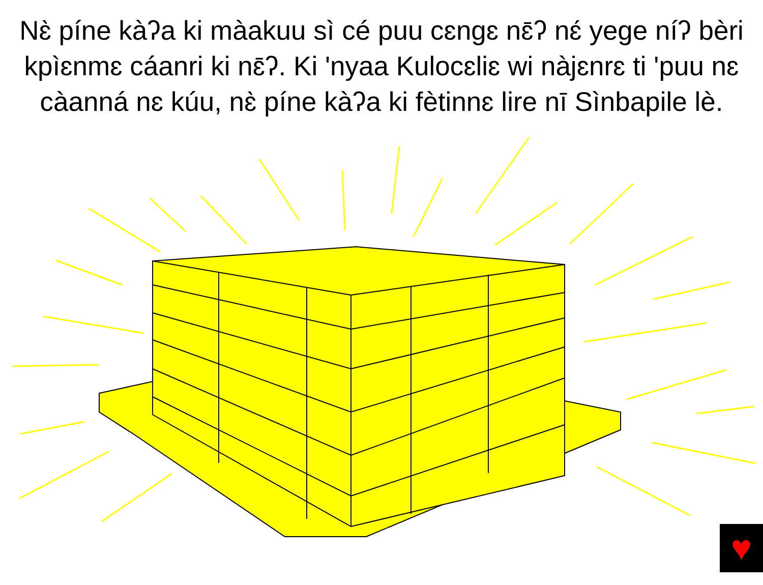Nɛ̀ píne kàʔa ki màakuu sì cé puu cɛngɛ nɛ̄ʔ nɛ́ yege níʔ bèri kpìɛnmɛ cáanri ki nɛ̄ʔ. Ki 'nyaa Kulocɛliɛ wi nàjɛnrɛ ti 'puu nɛ càanná nɛ kúu, nɛ̀ píne kàʔa ki fètinnɛ lire nī Sìnbapile lè.
♥